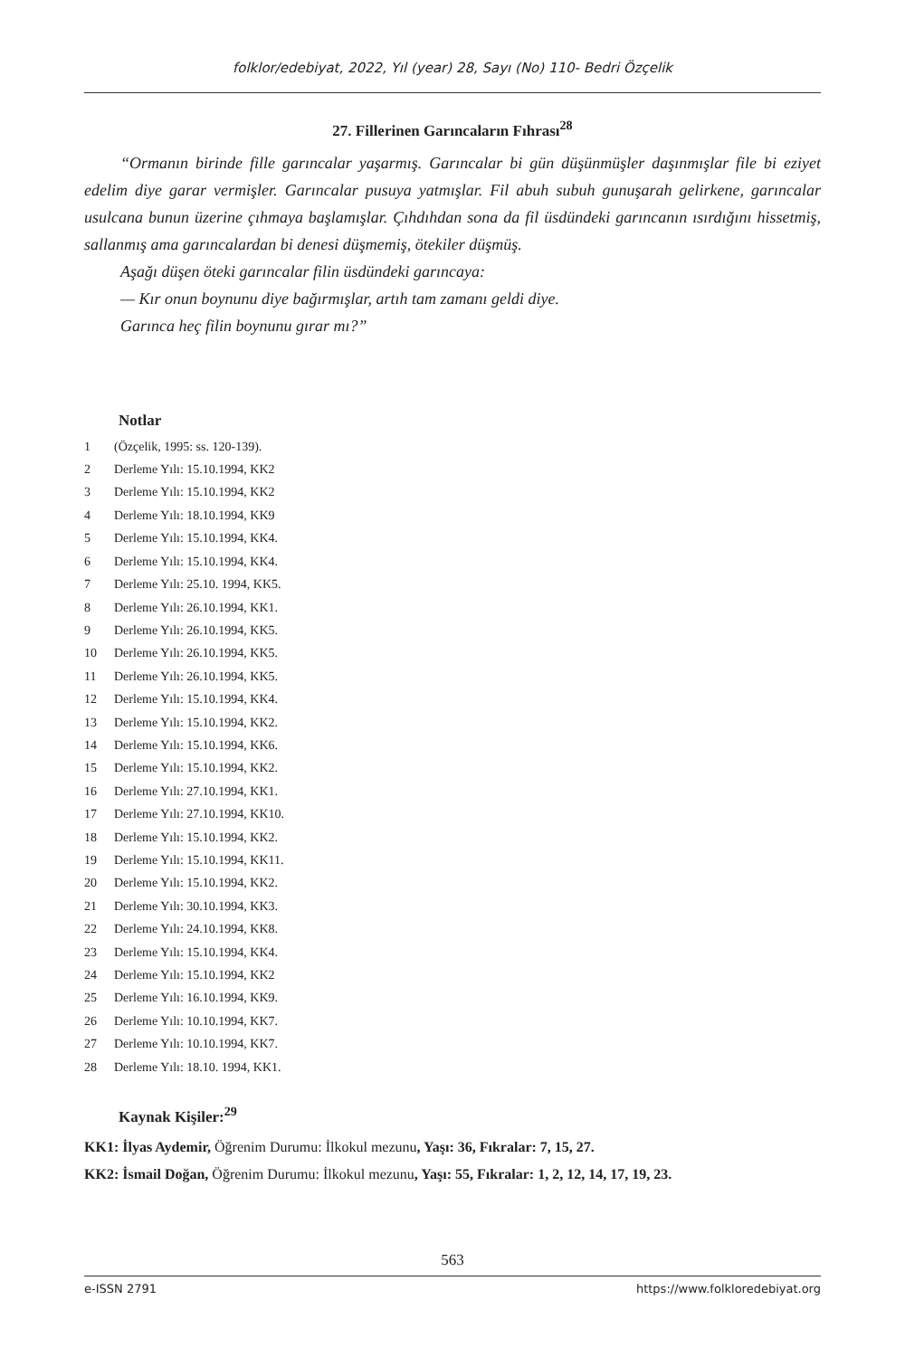folklor/edebiyat, 2022, Yıl (year) 28, Sayı (No) 110- Bedri Özçelik
27. Fillerinen Garıncaların Fıhrası<sup>28</sup>
“Ormanın birinde fille garıncalar yaşarmış. Garıncalar bi gün düşünmüşler daşınmışlar file bi eziyet edelim diye garar vermişler. Garıncalar pusuya yatmışlar. Fil abuh subuh gunuşarah gelirkene, garıncalar usulcana bunun üzerine çıhmaya başlamışlar. Çıhdıhdan sona da fil üsdündeki garıncanın ısırdığını hissetmiş, sallanmış ama garıncalardan bi denesi düşmemiş, ötekiler düşmüş.
Aşağı düşen öteki garıncalar filin üsdündeki garıncaya:
— Kır onun boynunu diye bağırmışlar, artıh tam zamanı geldi diye.
Garınca heç filin boynunu gırar mı?”
Notlar
1 (Özçelik, 1995: ss. 120-139).
2 Derleme Yılı: 15.10.1994, KK2
3 Derleme Yılı: 15.10.1994, KK2
4 Derleme Yılı: 18.10.1994, KK9
5 Derleme Yılı: 15.10.1994, KK4.
6 Derleme Yılı: 15.10.1994, KK4.
7 Derleme Yılı: 25.10. 1994, KK5.
8 Derleme Yılı: 26.10.1994, KK1.
9 Derleme Yılı: 26.10.1994, KK5.
10 Derleme Yılı: 26.10.1994, KK5.
11 Derleme Yılı: 26.10.1994, KK5.
12 Derleme Yılı: 15.10.1994, KK4.
13 Derleme Yılı: 15.10.1994, KK2.
14 Derleme Yılı: 15.10.1994, KK6.
15 Derleme Yılı: 15.10.1994, KK2.
16 Derleme Yılı: 27.10.1994, KK1.
17 Derleme Yılı: 27.10.1994, KK10.
18 Derleme Yılı: 15.10.1994, KK2.
19 Derleme Yılı: 15.10.1994, KK11.
20 Derleme Yılı: 15.10.1994, KK2.
21 Derleme Yılı: 30.10.1994, KK3.
22 Derleme Yılı: 24.10.1994, KK8.
23 Derleme Yılı: 15.10.1994, KK4.
24 Derleme Yılı: 15.10.1994, KK2
25 Derleme Yılı: 16.10.1994, KK9.
26 Derleme Yılı: 10.10.1994, KK7.
27 Derleme Yılı: 10.10.1994, KK7.
28 Derleme Yılı: 18.10. 1994, KK1.
Kaynak Kişiler:<sup>29</sup>
KK1: İlyas Aydemir, Öğrenim Durumu: İlkokul mezunu, Yaşı: 36, Fıkralar: 7, 15, 27.
KK2: İsmail Doğan, Öğrenim Durumu: İlkokul mezunu, Yaşı: 55, Fıkralar: 1, 2, 12, 14, 17, 19, 23.
563
e-ISSN 2791 https://www.folkloredebiyat.org